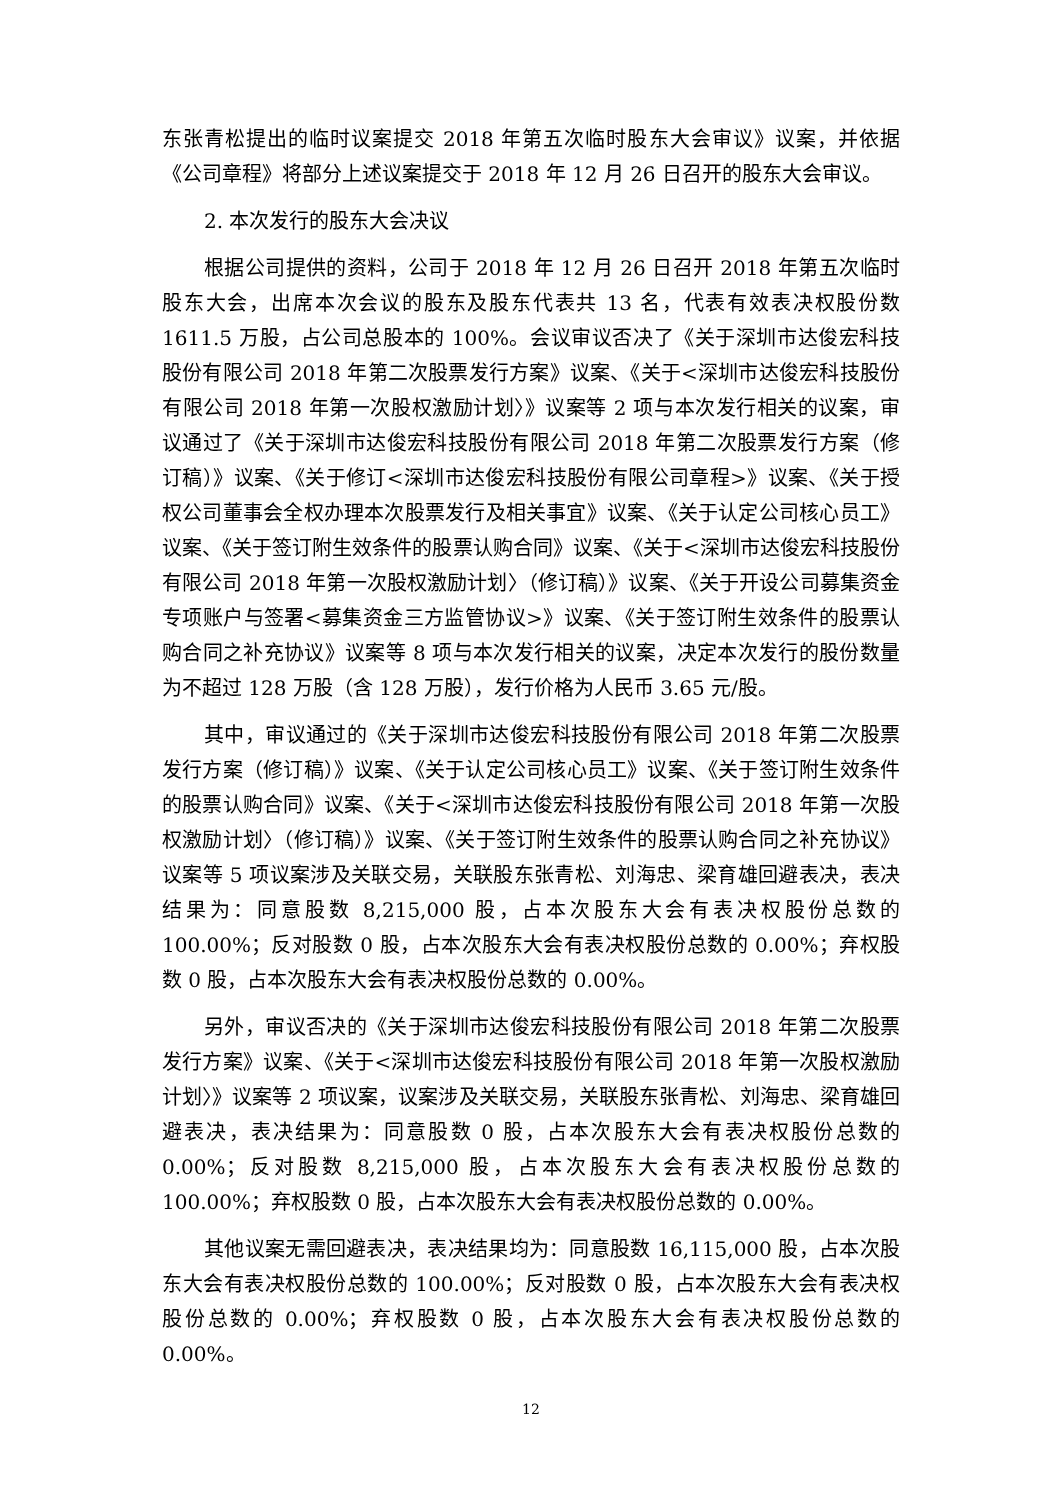东张青松提出的临时议案提交 2018 年第五次临时股东大会审议》议案，并依据《公司章程》将部分上述议案提交于 2018 年 12 月 26 日召开的股东大会审议。
2. 本次发行的股东大会决议
根据公司提供的资料，公司于 2018 年 12 月 26 日召开 2018 年第五次临时股东大会，出席本次会议的股东及股东代表共 13 名，代表有效表决权股份数 1611.5 万股，占公司总股本的 100%。会议审议否决了《关于深圳市达俊宏科技股份有限公司 2018 年第二次股票发行方案》议案、《关于<深圳市达俊宏科技股份有限公司 2018 年第一次股权激励计划〉》议案等 2 项与本次发行相关的议案，审议通过了《关于深圳市达俊宏科技股份有限公司 2018 年第二次股票发行方案（修订稿）》议案、《关于修订<深圳市达俊宏科技股份有限公司章程>》议案、《关于授权公司董事会全权办理本次股票发行及相关事宜》议案、《关于认定公司核心员工》议案、《关于签订附生效条件的股票认购合同》议案、《关于<深圳市达俊宏科技股份有限公司 2018 年第一次股权激励计划〉（修订稿）》议案、《关于开设公司募集资金专项账户与签署<募集资金三方监管协议>》议案、《关于签订附生效条件的股票认购合同之补充协议》议案等 8 项与本次发行相关的议案，决定本次发行的股份数量为不超过 128 万股（含 128 万股），发行价格为人民币 3.65 元/股。
其中，审议通过的《关于深圳市达俊宏科技股份有限公司 2018 年第二次股票发行方案（修订稿）》议案、《关于认定公司核心员工》议案、《关于签订附生效条件的股票认购合同》议案、《关于<深圳市达俊宏科技股份有限公司 2018 年第一次股权激励计划〉（修订稿）》议案、《关于签订附生效条件的股票认购合同之补充协议》议案等 5 项议案涉及关联交易，关联股东张青松、刘海忠、梁育雄回避表决，表决结果为：同意股数 8,215,000 股，占本次股东大会有表决权股份总数的 100.00%；反对股数 0 股，占本次股东大会有表决权股份总数的 0.00%；弃权股数 0 股，占本次股东大会有表决权股份总数的 0.00%。
另外，审议否决的《关于深圳市达俊宏科技股份有限公司 2018 年第二次股票发行方案》议案、《关于<深圳市达俊宏科技股份有限公司 2018 年第一次股权激励计划〉》议案等 2 项议案，议案涉及关联交易，关联股东张青松、刘海忠、梁育雄回避表决，表决结果为：同意股数 0 股，占本次股东大会有表决权股份总数的 0.00%；反对股数 8,215,000 股，占本次股东大会有表决权股份总数的 100.00%；弃权股数 0 股，占本次股东大会有表决权股份总数的 0.00%。
其他议案无需回避表决，表决结果均为：同意股数 16,115,000 股，占本次股东大会有表决权股份总数的 100.00%；反对股数 0 股，占本次股东大会有表决权股份总数的 0.00%；弃权股数 0 股，占本次股东大会有表决权股份总数的 0.00%。
12